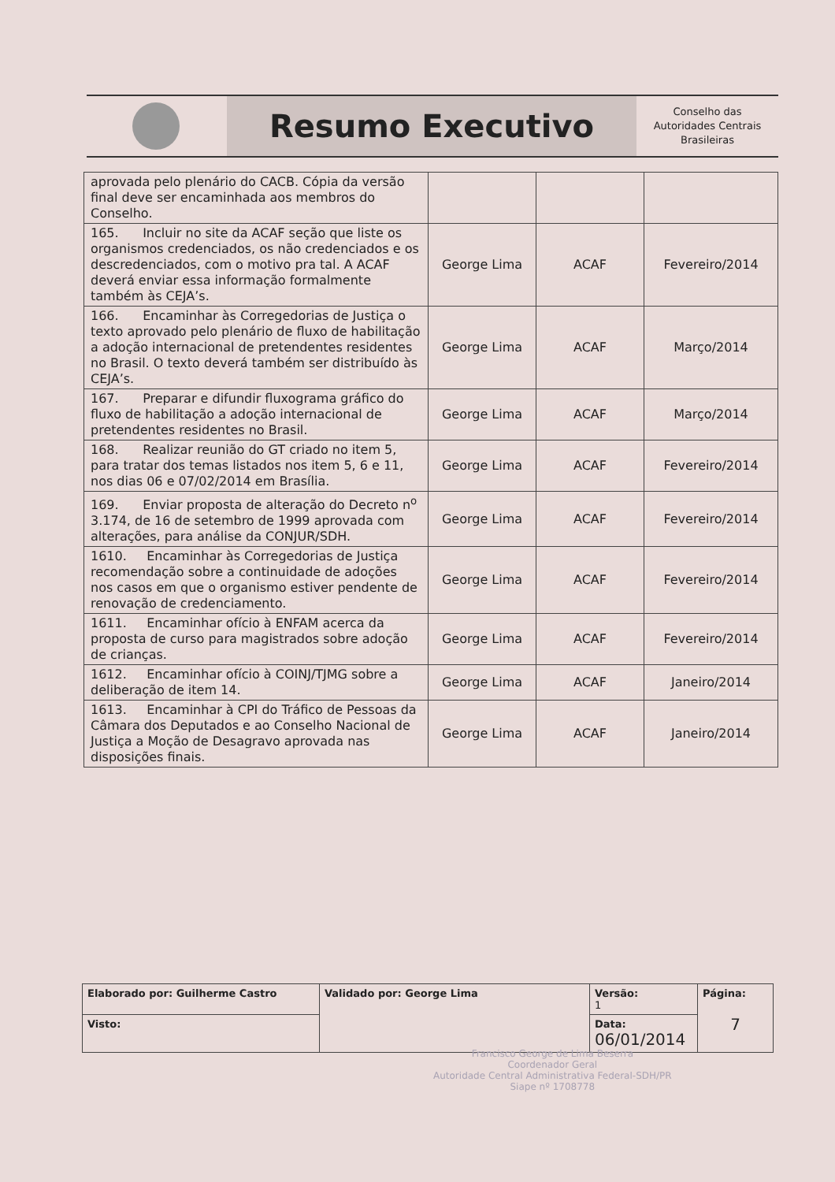Resumo Executivo
Conselho das
Autoridades Centrais
Brasileiras
| aprovada pelo plenário do CACB. Cópia da versão final deve ser encaminhada aos membros do Conselho. | | | |
| 165. Incluir no site da ACAF seção que liste os organismos credenciados, os não credenciados e os descredenciados, com o motivo pra tal. A ACAF deverá enviar essa informação formalmente também às CEJA’s. | George Lima | ACAF | Fevereiro/2014 |
| 166. Encaminhar às Corregedorias de Justiça o texto aprovado pelo plenário de fluxo de habilitação a adoção internacional de pretendentes residentes no Brasil. O texto deverá também ser distribuído às CEJA’s. | George Lima | ACAF | Março/2014 |
| 167. Preparar e difundir fluxograma gráfico do fluxo de habilitação a adoção internacional de pretendentes residentes no Brasil. | George Lima | ACAF | Março/2014 |
| 168. Realizar reunião do GT criado no item 5, para tratar dos temas listados nos item 5, 6 e 11, nos dias 06 e 07/02/2014 em Brasília. | George Lima | ACAF | Fevereiro/2014 |
| 169. Enviar proposta de alteração do Decreto n<sup>o</sup> 3.174, de 16 de setembro de 1999 aprovada com alterações, para análise da CONJUR/SDH. | George Lima | ACAF | Fevereiro/2014 |
| 1610. Encaminhar às Corregedorias de Justiça recomendação sobre a continuidade de adoções nos casos em que o organismo estiver pendente de renovação de credenciamento. | George Lima | ACAF | Fevereiro/2014 |
| 1611. Encaminhar ofício à ENFAM acerca da proposta de curso para magistrados sobre adoção de crianças. | George Lima | ACAF | Fevereiro/2014 |
| 1612. Encaminhar ofício à COINJ/TJMG sobre a deliberação de item 14. | George Lima | ACAF | Janeiro/2014 |
| 1613. Encaminhar à CPI do Tráfico de Pessoas da Câmara dos Deputados e ao Conselho Nacional de Justiça a Moção de Desagravo aprovada nas disposições finais. | George Lima | ACAF | Janeiro/2014 |
| Elaborado por: Guilherme Castro | Validado por: George Lima | Versão: 1 | Página: 7 |
| Visto: | | Data: 06/01/2014 | |
Francisco George de Lima Beserra
Coordenador Geral
Autoridade Central Administrativa Federal-SDH/PR
Siape nº 1708778